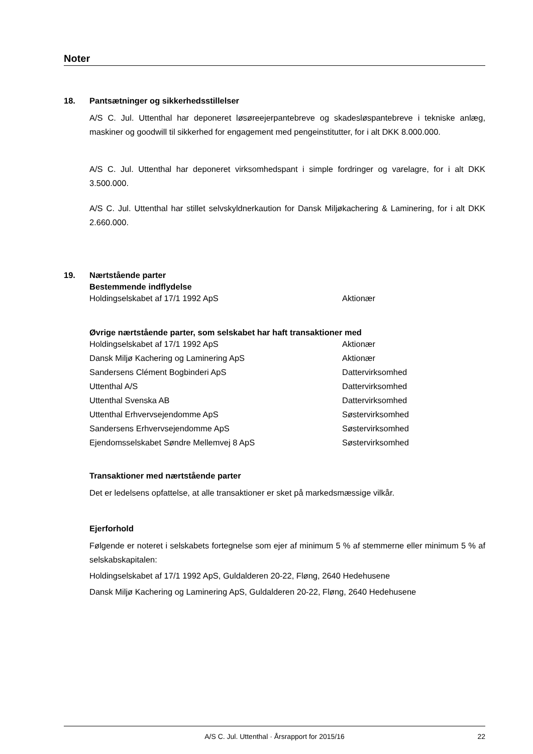Noter
18. Pantsætninger og sikkerhedsstillelser
A/S C. Jul. Uttenthal har deponeret løsøreejerpantebreve og skadesløspantebreve i tekniske anlæg, maskiner og goodwill til sikkerhed for engagement med pengeinstitutter, for i alt DKK 8.000.000.
A/S C. Jul. Uttenthal har deponeret virksomhedspant i simple fordringer og varelagre, for i alt DKK 3.500.000.
A/S C. Jul. Uttenthal har stillet selvskyldnerkaution for Dansk Miljøkachering & Laminering, for i alt DKK 2.660.000.
19. Nærtstående parter
Bestemmende indflydelse
| Holdingselskabet af 17/1 1992 ApS | Aktionær |
Øvrige nærtstående parter, som selskabet har haft transaktioner med
| Holdingselskabet af 17/1 1992 ApS | Aktionær |
| Dansk Miljø Kachering og Laminering ApS | Aktionær |
| Sandersens Clément Bogbinderi ApS | Dattervirksomhed |
| Uttenthal A/S | Dattervirksomhed |
| Uttenthal Svenska AB | Dattervirksomhed |
| Uttenthal Erhvervsejendomme ApS | Søstervirksomhed |
| Sandersens Erhvervsejendomme ApS | Søstervirksomhed |
| Ejendomsselskabet Søndre Mellemvej 8 ApS | Søstervirksomhed |
Transaktioner med nærtstående parter
Det er ledelsens opfattelse, at alle transaktioner er sket på markedsmæssige vilkår.
Ejerforhold
Følgende er noteret i selskabets fortegnelse som ejer af minimum 5 % af stemmerne eller minimum 5 % af selskabskapitalen:
Holdingselskabet af 17/1 1992 ApS, Guldalderen 20-22, Fløng, 2640 Hedehusene
Dansk Miljø Kachering og Laminering ApS, Guldalderen 20-22, Fløng, 2640 Hedehusene
A/S C. Jul. Uttenthal · Årsrapport for 2015/16 22